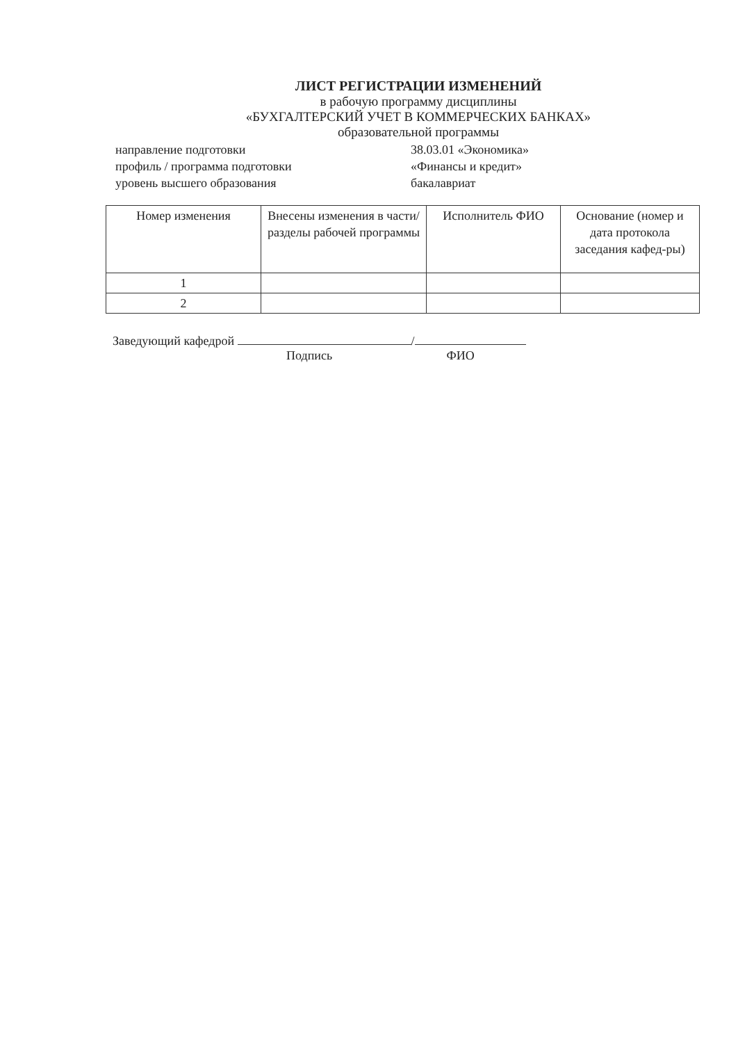ЛИСТ РЕГИСТРАЦИИ ИЗМЕНЕНИЙ
в рабочую программу дисциплины
«БУХГАЛТЕРСКИЙ УЧЕТ В КОММЕРЧЕСКИХ БАНКАХ»
образовательной программы
направление подготовки
38.03.01 «Экономика»
профиль / программа подготовки
«Финансы и кредит»
уровень высшего образования
бакалавриат
| Номер изменения | Внесены изменения в части/разделы рабочей программы | Исполнитель ФИО | Основание (номер и дата протокола заседания кафед-ры) |
| --- | --- | --- | --- |
| 1 | | | |
| 2 | | | |
Заведующий кафедрой /
Подпись ФИО